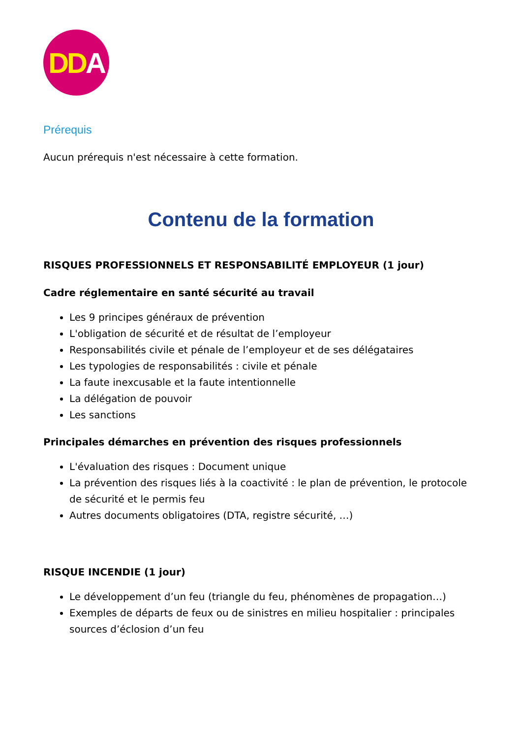DD A
Prérequis
Aucun prérequis n'est nécessaire à cette formation.
Contenu de la formation
RISQUES PROFESSIONNELS ET RESPONSABILITÉ EMPLOYEUR (1 jour)
Cadre réglementaire en santé sécurité au travail
Les 9 principes généraux de prévention
L'obligation de sécurité et de résultat de l’employeur
Responsabilités civile et pénale de l’employeur et de ses délégataires
Les typologies de responsabilités : civile et pénale
La faute inexcusable et la faute intentionnelle
La délégation de pouvoir
Les sanctions
Principales démarches en prévention des risques professionnels
L'évaluation des risques : Document unique
La prévention des risques liés à la coactivité : le plan de prévention, le protocole de sécurité et le permis feu
Autres documents obligatoires (DTA, registre sécurité, …)
RISQUE INCENDIE (1 jour)
Le développement d’un feu (triangle du feu, phénomènes de propagation…)
Exemples de départs de feux ou de sinistres en milieu hospitalier : principales sources d’éclosion d’un feu